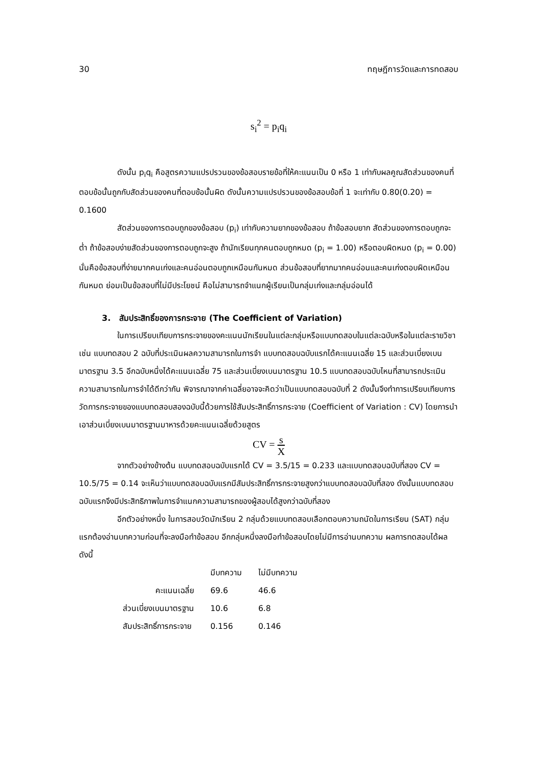30 ทฤษฎีการวัดและการทดสอบ
s<sub>i</sub><sup>2</sup> = p<sub>i</sub>q<sub>i</sub>
ดังนั้น p<sub>i</sub>q<sub>i</sub> คือสูตรความแปรปรวนของข้อสอบรายข้อที่ให้คะแนนเป็น 0 หรือ 1 เท่ากับผลคูณสัดส่วนของคนที่ตอบข้อนั้นถูกกับสัดส่วนของคนที่ตอบข้อนั้นผิด ดังนั้นความแปรปรวนของข้อสอบข้อที่ 1 จะเท่ากับ 0.80(0.20) = 0.1600
สัดส่วนของการตอบถูกของข้อสอบ (p<sub>i</sub>) เท่ากับความยากของข้อสอบ ถ้าข้อสอบยาก สัดส่วนของการตอบถูกจะต่ำ ถ้าข้อสอบง่ายสัดส่วนของการตอบถูกจะสูง ถ้านักเรียนทุกคนตอบถูกหมด (p<sub>i</sub> = 1.00) หรือตอบผิดหมด (p<sub>i</sub> = 0.00) นั่นคือข้อสอบที่ง่ายมากคนเก่งและคนอ่อนตอบถูกเหมือนกันหมด ส่วนข้อสอบที่ยากมากคนอ่อนและคนเก่งตอบผิดเหมือนกันหมด ย่อมเป็นข้อสอบที่ไม่มีประโยชน์ คือไม่สามารถจำแนกผู้เรียนเป็นกลุ่มเก่งและกลุ่มอ่อนได้
3. สัมประสิทธิ์ของการกระจาย (The Coefficient of Variation)
ในการเปรียบเทียบการกระจายของคะแนนนักเรียนในแต่ละกลุ่มหรือแบบทดสอบในแต่ละฉบับหรือในแต่ละรายวิชา เช่น แบบทดสอบ 2 ฉบับที่ประเมินผลความสามารถในการจำ แบบทดสอบฉบับแรกได้คะแนนเฉลี่ย 15 และส่วนเบี่ยงเบนมาตรฐาน 3.5 อีกฉบับหนึ่งได้คะแนนเฉลี่ย 75 และส่วนเบี่ยงเบนมาตรฐาน 10.5 แบบทดสอบฉบับไหนที่สามารถประเมินความสามารถในการจำได้ดีกว่ากัน พิจารณาจากค่าเฉลี่ยอาจจะคิดว่าเป็นแบบทดสอบฉบับที่ 2 ดังนั้นจึงทำการเปรียบเทียบการวัดการกระจายของแบบทดสอบสองฉบับนี้ด้วยการใช้สัมประสิทธิ์การกระจาย (Coefficient of Variation : CV) โดยการนำเอาส่วนเบี่ยงเบนมาตรฐานมาหารด้วยคะแนนเฉลี่ยด้วยสูตร
CV = s X
จากตัวอย่างข้างต้น แบบทดสอบฉบับแรกได้ CV = 3.5/15 = 0.233 และแบบทดสอบฉบับที่สอง CV = 10.5/75 = 0.14 จะเห็นว่าแบบทดสอบฉบับแรกมีสัมประสิทธิ์การกระจายสูงกว่าแบบทดสอบฉบับที่สอง ดังนั้นแบบทดสอบฉบับแรกจึงมีประสิทธิภาพในการจำแนกความสามารถของผู้สอบได้สูงกว่าฉบับที่สอง
อีกตัวอย่างหนึ่ง ในการสอบวัดนักเรียน 2 กลุ่มด้วยแบบทดสอบเลือกตอบความถนัดในการเรียน (SAT) กลุ่มแรกต้องอ่านบทความก่อนที่จะลงมือทำข้อสอบ อีกกลุ่มหนึ่งลงมือทำข้อสอบโดยไม่มีการอ่านบทความ ผลการทดสอบได้ผลดังนี้
| | มีบทความ | ไม่มีบทความ |
| --- | --- | --- |
| คะแนนเฉลี่ย | 69.6 | 46.6 |
| ส่วนเบี่ยงเบนมาตรฐาน | 10.6 | 6.8 |
| สัมประสิทธิ์การกระจาย | 0.156 | 0.146 |